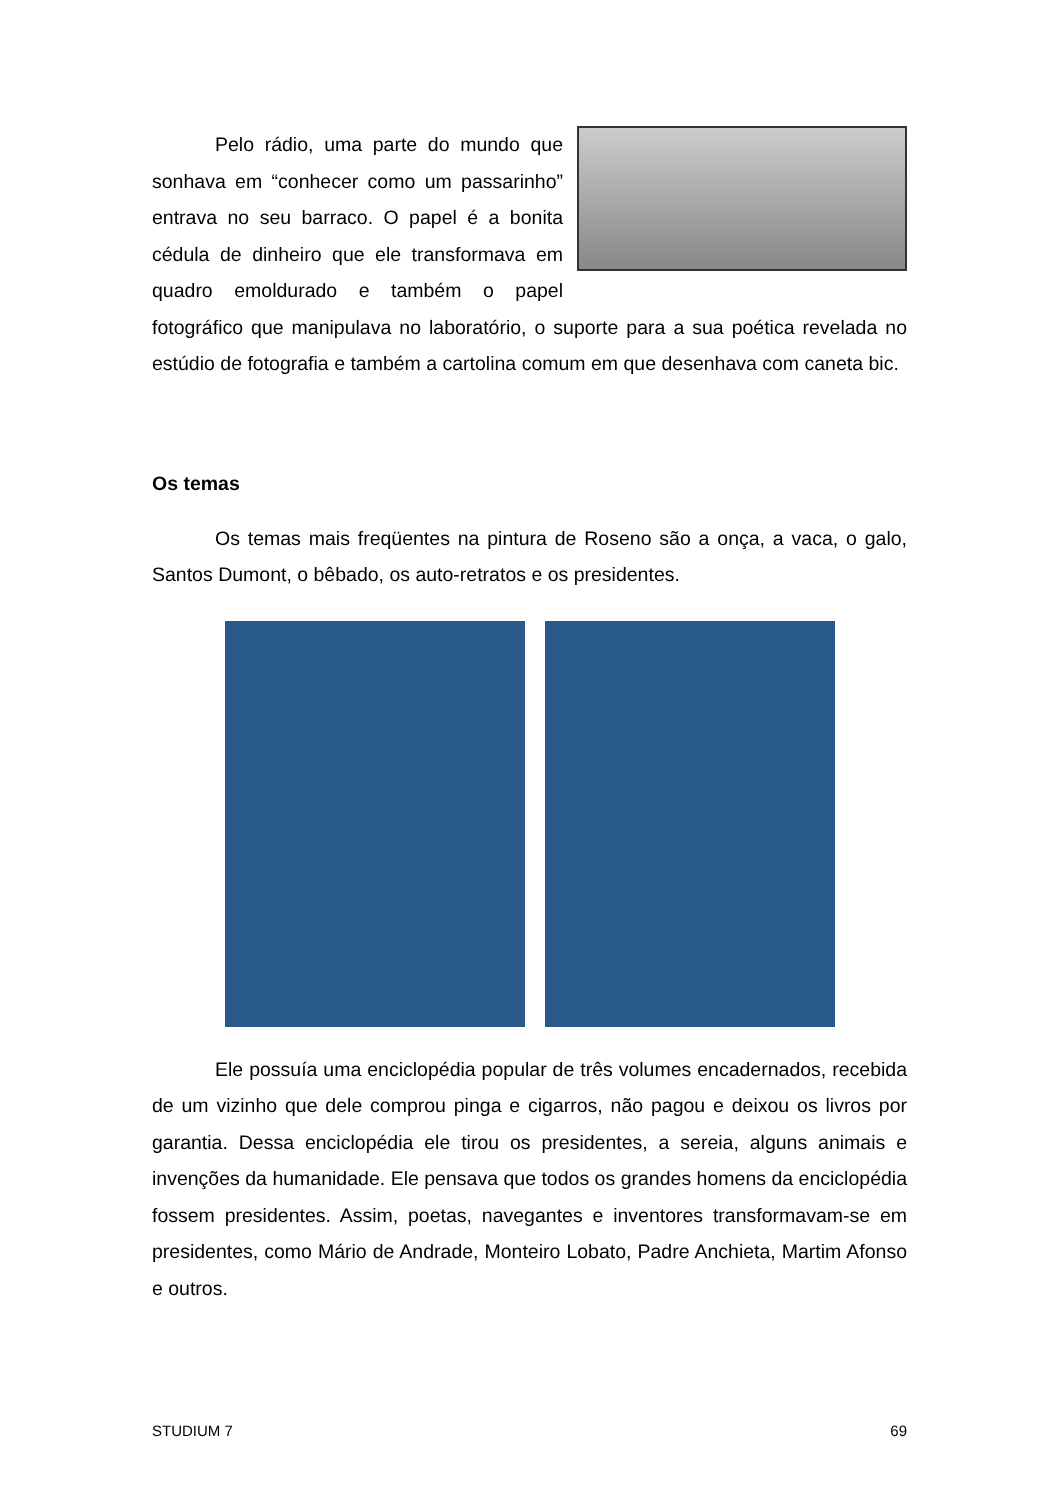Pelo rádio, uma parte do mundo que sonhava em “conhecer como um passarinho” entrava no seu barraco. O papel é a bonita cédula de dinheiro que ele transformava em quadro emoldurado e também o papel fotográfico que manipulava no laboratório, o suporte para a sua poética revelada no estúdio de fotografia e também a cartolina comum em que desenhava com caneta bic.
Os temas
Os temas mais freqüentes na pintura de Roseno são a onça, a vaca, o galo, Santos Dumont, o bêbado, os auto-retratos e os presidentes.
Ele possuía uma enciclopédia popular de três volumes encadernados, recebida de um vizinho que dele comprou pinga e cigarros, não pagou e deixou os livros por garantia. Dessa enciclopédia ele tirou os presidentes, a sereia, alguns animais e invenções da humanidade. Ele pensava que todos os grandes homens da enciclopédia fossem presidentes. Assim, poetas, navegantes e inventores transformavam-se em presidentes, como Mário de Andrade, Monteiro Lobato, Padre Anchieta, Martim Afonso e outros.
STUDIUM 7 69